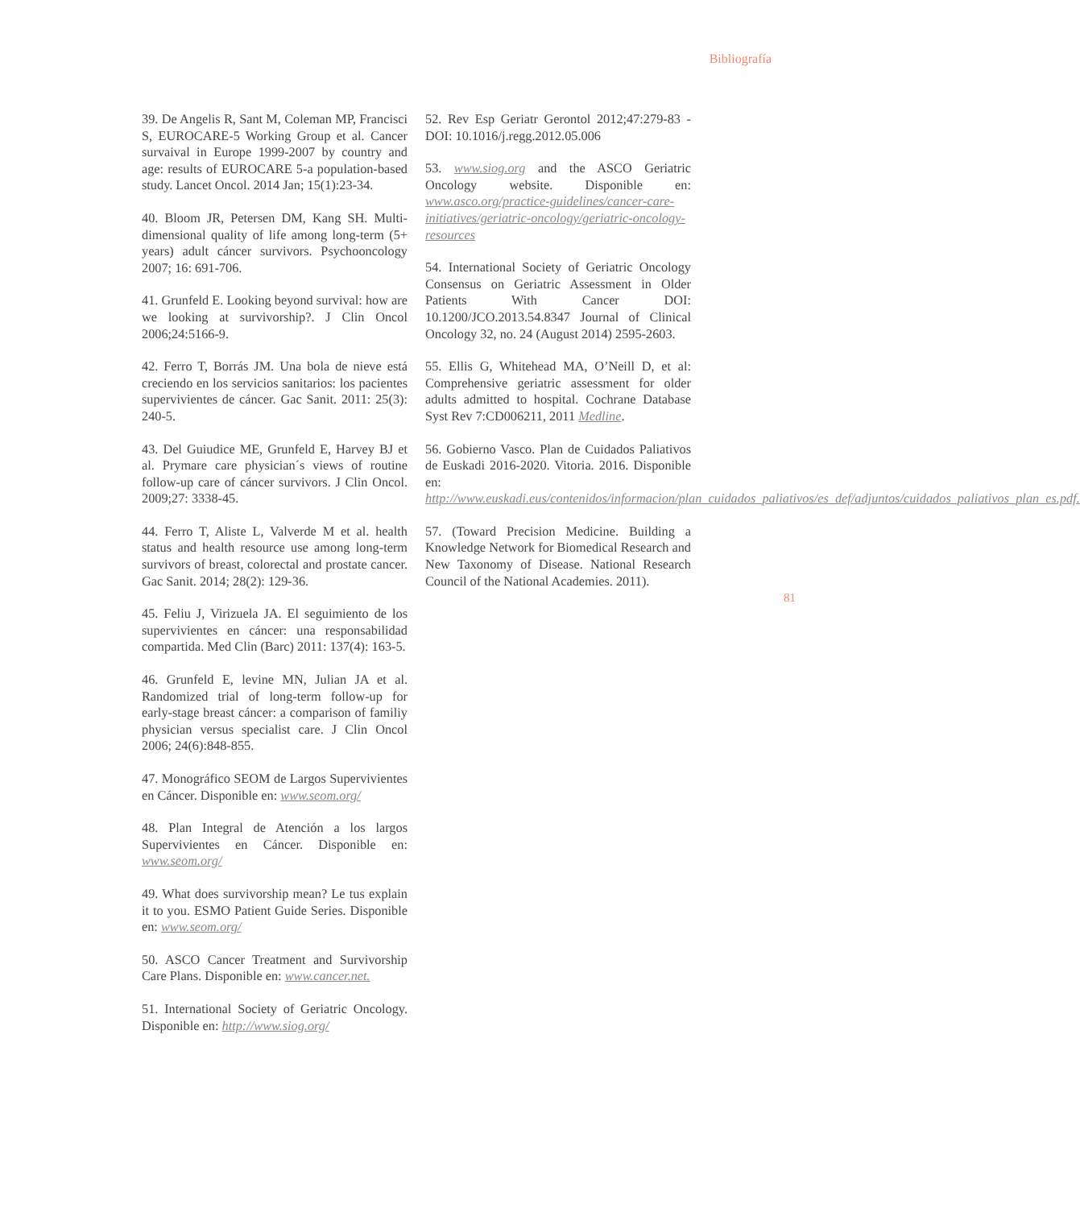Bibliografía
39. De Angelis R, Sant M, Coleman MP, Francisci S, EUROCARE-5 Working Group et al. Cancer survaival in Europe 1999-2007 by country and age: results of EUROCARE 5-a population-based study. Lancet Oncol. 2014 Jan; 15(1):23-34.
40. Bloom JR, Petersen DM, Kang SH. Multi-dimensional quality of life among long-term (5+ years) adult cáncer survivors. Psychooncology 2007; 16: 691-706.
41. Grunfeld E. Looking beyond survival: how are we looking at survivorship?. J Clin Oncol 2006;24:5166-9.
42. Ferro T, Borrás JM. Una bola de nieve está creciendo en los servicios sanitarios: los pacientes supervivientes de cáncer. Gac Sanit. 2011: 25(3): 240-5.
43. Del Guiudice ME, Grunfeld E, Harvey BJ et al. Prymare care physician´s views of routine follow-up care of cáncer survivors. J Clin Oncol. 2009;27: 3338-45.
44. Ferro T, Aliste L, Valverde M et al. health status and health resource use among long-term survivors of breast, colorectal and prostate cancer. Gac Sanit. 2014; 28(2): 129-36.
45. Feliu J, Virizuela JA. El seguimiento de los supervivientes en cáncer: una responsabilidad compartida. Med Clin (Barc) 2011: 137(4): 163-5.
46. Grunfeld E, levine MN, Julian JA et al. Randomized trial of long-term follow-up for early-stage breast cáncer: a comparison of familiy physician versus specialist care. J Clin Oncol 2006; 24(6):848-855.
47. Monográfico SEOM de Largos Supervivientes en Cáncer. Disponible en: www.seom.org/
48. Plan Integral de Atención a los largos Supervivientes en Cáncer. Disponible en: www.seom.org/
49. What does survivorship mean? Le tus explain it to you. ESMO Patient Guide Series. Disponible en: www.seom.org/
50. ASCO Cancer Treatment and Survivorship Care Plans. Disponible en: www.cancer.net.
51. International Society of Geriatric Oncology. Disponible en: http://www.siog.org/
52. Rev Esp Geriatr Gerontol 2012;47:279-83 - DOI: 10.1016/j.regg.2012.05.006
53. www.siog.org and the ASCO Geriatric Oncology website. Disponible en: www.asco.org/practice-guidelines/cancer-care-initiatives/geriatric-oncology/geriatric-oncology-resources
54. International Society of Geriatric Oncology Consensus on Geriatric Assessment in Older Patients With Cancer DOI: 10.1200/JCO.2013.54.8347 Journal of Clinical Oncology 32, no. 24 (August 2014) 2595-2603.
55. Ellis G, Whitehead MA, O’Neill D, et al: Comprehensive geriatric assessment for older adults admitted to hospital. Cochrane Database Syst Rev 7:CD006211, 2011 Medline.
56. Gobierno Vasco. Plan de Cuidados Paliativos de Euskadi 2016-2020. Vitoria. 2016. Disponible en: http://www.euskadi.eus/contenidos/informacion/plan_cuidados_paliativos/es_def/adjuntos/cuidados_paliativos_plan_es.pdf.
57. (Toward Precision Medicine. Building a Knowledge Network for Biomedical Research and New Taxonomy of Disease. National Research Council of the National Academies. 2011).
81